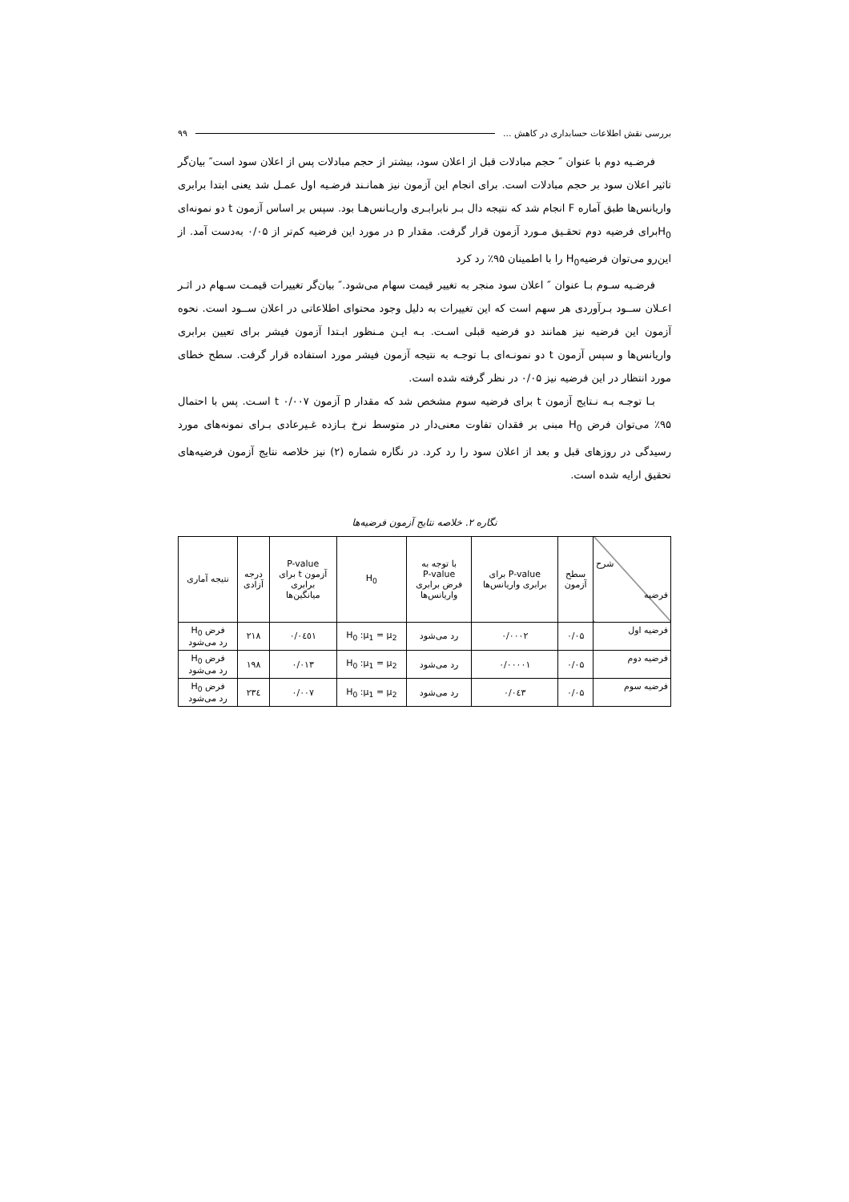بررسی نقش اطلاعات حسابداری در کاهش ... ۹۹
فرضـیه دوم با عنوان ″ حجم مبادلات قبل از اعلان سود، بیشتر از حجم مبادلات پس از اعلان سود است″ بیان‌گر تاثیر اعلان سود بر حجم مبادلات است. برای انجام این آزمون نیز همانـند فرضـیه اول عمـل شد یعنی ابتدا برابری واریانس‌ها طبق آماره F انجام شد که نتیجه دال بـر نابرابـری واریـانس‌هـا بود. سپس بر اساس آزمون t دو نمونه‌ای H<sub>0</sub>برای فرضیه دوم تحقـیق مـورد آزمون قرار گرفت. مقدار p در مورد این فرضیه کم‌تر از ۰/۰۵ به‌دست آمد. از این‌رو می‌توان فرضیهH<sub>0</sub> را با اطمینان ۹۵٪ رد کرد
فرضـیه سـوم بـا عنوان ″ اعلان سود منجر به تغییر قیمت سهام می‌شود.″ بیان‌گر تغییرات قیمـت سـهام در اثـر اعـلان ســود بـرآوردی هر سهم است که این تغییرات به دلیل وجود محتوای اطلاعاتی در اعلان ســود است. نحوه آزمون این فرضیه نیز همانند دو فرضیه قبلی اسـت. بـه ایـن مـنظور ابـتدا آزمون فیشر برای تعیین برابری واریانس‌ها و سپس آزمون t دو نمونـه‌ای بـا توجـه به نتیجه آزمون فیشر مورد استفاده قرار گرفت. سطح خطای مورد انتظار در این فرضیه نیز ۰/۰۵ در نظر گرفته شده است.
بـا توجـه بـه نـتایج آزمون t برای فرضیه سوم مشخص شد که مقدار p آزمون t ۰/۰۰۷ اسـت. پس با احتمال ۹۵٪ می‌توان فرض H<sub>0</sub> مبنی بر فقدان تفاوت معنی‌دار در متوسط نرخ بـازده غـیرعادی بـرای نمونه‌های مورد رسیدگی در روزهای قبل و بعد از اعلان سود را رد کرد. در نگاره شماره (۲) نیز خلاصه نتایج آزمون فرضیه‌های تحقیق ارایه شده است.
نگاره ۲. خلاصه نتایج آزمون فرضیه‌ها
| شرح فرضیه | سطح آزمون | P-value برای برابری واریانس‌ها | با توجه به P-value فرض برابری واریانس‌ها | H<sub>0</sub> | P-value آزمون t برای برابری میانگین‌ها | درجه آزادی | نتیجه آماری |
| --- | --- | --- | --- | --- | --- | --- | --- |
| فرضیه اول | ۰/۰۵ | ۰/۰۰۰۲ | رد می‌شود | H<sub>0</sub> :μ<sub>1</sub> = μ<sub>2</sub> | ۰/۰٤٥۱ | ۲۱۸ | فرض H<sub>0</sub> رد می‌شود |
| فرضیه دوم | ۰/۰۵ | ۰/۰۰۰۰۱ | رد می‌شود | H<sub>0</sub> :μ<sub>1</sub> = μ<sub>2</sub> | ۰/۰۱۳ | ۱۹۸ | فرض H<sub>0</sub> رد می‌شود |
| فرضیه سوم | ۰/۰۵ | ۰/۰٤۳ | رد می‌شود | H<sub>0</sub> :μ<sub>1</sub> = μ<sub>2</sub> | ۰/۰۰۷ | ۲۳٤ | فرض H<sub>0</sub> رد می‌شود |